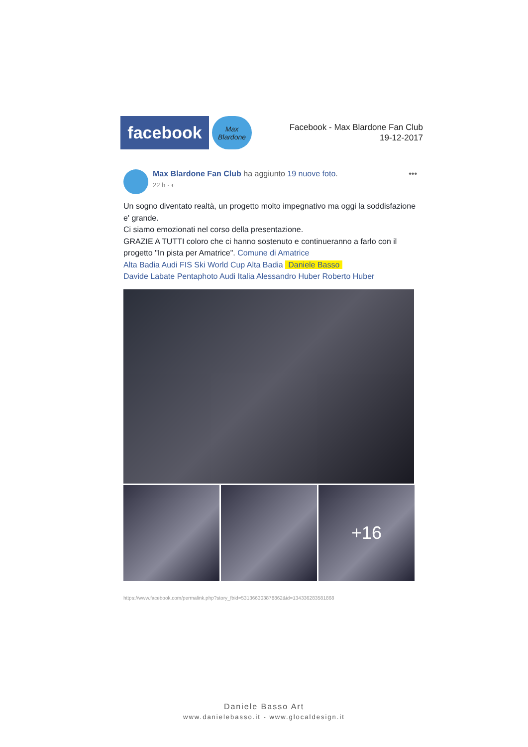facebook
Max Blardone
Facebook - Max Blardone Fan Club
19-12-2017
Max Blardone Fan Club ha aggiunto 19 nuove foto.
22 h · ◐
•••
Un sogno diventato realtà, un progetto molto impegnativo ma oggi la soddisfazione e' grande.
Ci siamo emozionati nel corso della presentazione.
GRAZIE A TUTTI coloro che ci hanno sostenuto e continueranno a farlo con il progetto "In pista per Amatrice". Comune di Amatrice
Alta Badia Audi FIS Ski World Cup Alta Badia Daniele Basso
Davide Labate Pentaphoto Audi Italia Alessandro Huber Roberto Huber
+16
https://www.facebook.com/permalink.php?story_fbid=531366303878862&id=134336283581868
Daniele Basso Art
www.danielebasso.it - www.glocaldesign.it